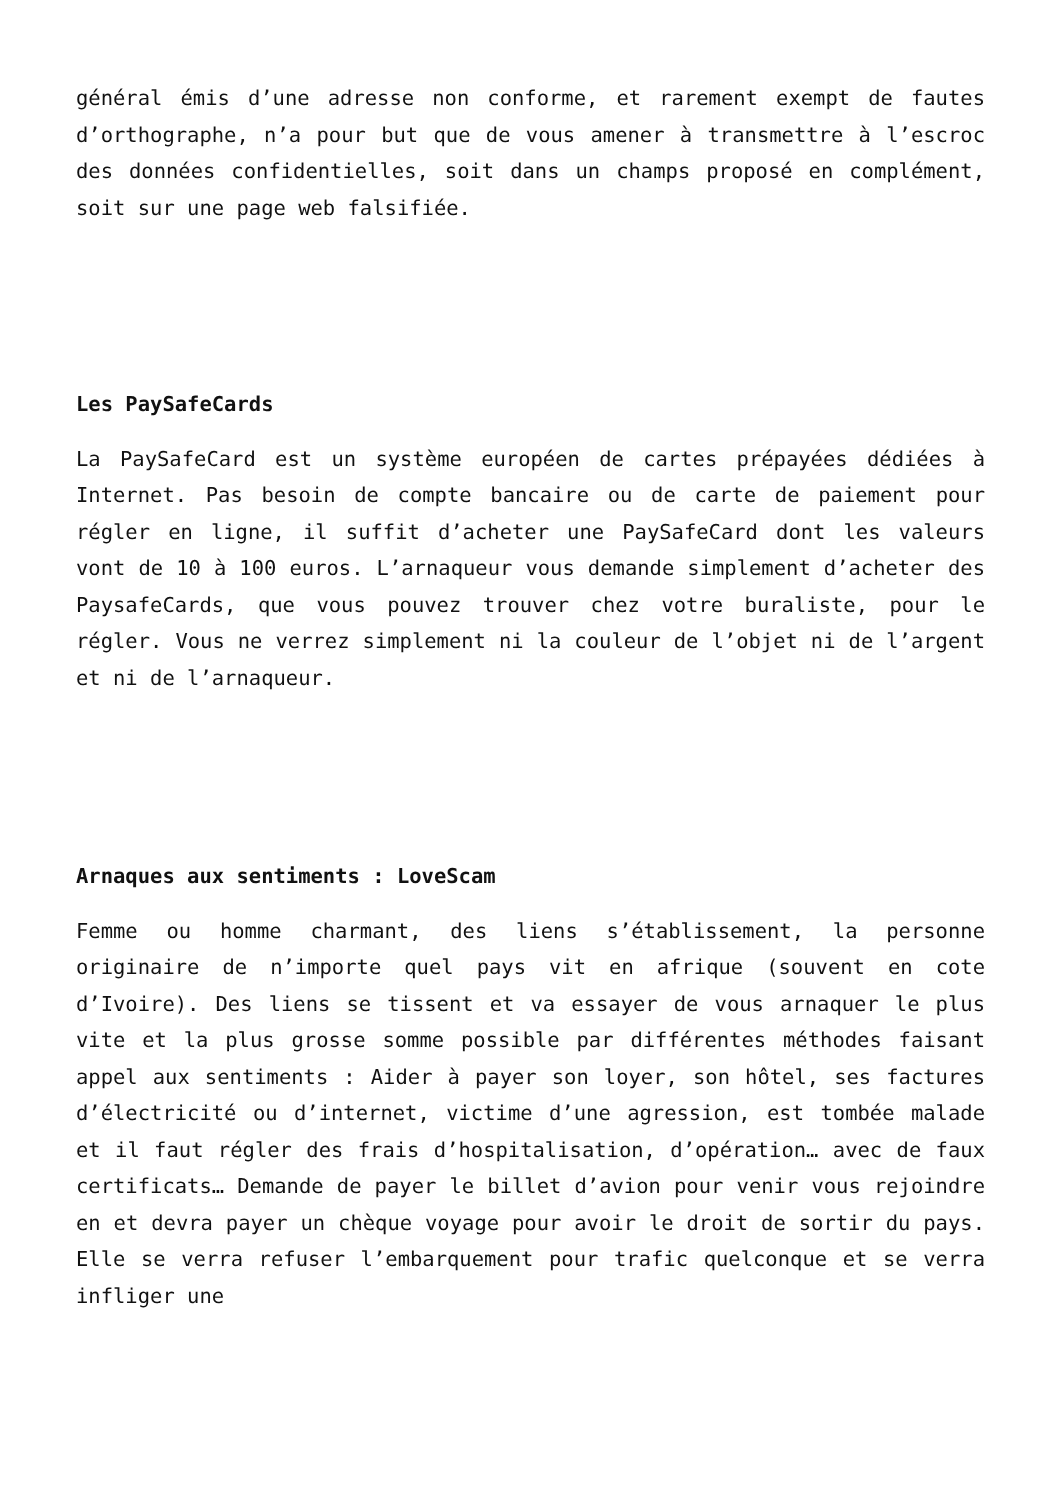général émis d’une adresse non conforme, et rarement exempt de fautes d’orthographe, n’a pour but que de vous amener à transmettre à l’escroc des données confidentielles, soit dans un champs proposé en complément, soit sur une page web falsifiée.
Les PaySafeCards
La PaySafeCard est un système européen de cartes prépayées dédiées à Internet. Pas besoin de compte bancaire ou de carte de paiement pour régler en ligne, il suffit d’acheter une PaySafeCard dont les valeurs vont de 10 à 100 euros. L’arnaqueur vous demande simplement d’acheter des PaysafeCards, que vous pouvez trouver chez votre buraliste, pour le régler. Vous ne verrez simplement ni la couleur de l’objet ni de l’argent et ni de l’arnaqueur.
Arnaques aux sentiments : LoveScam
Femme ou homme charmant, des liens s’établissement, la personne originaire de n’importe quel pays vit en afrique (souvent en cote d’Ivoire). Des liens se tissent et va essayer de vous arnaquer le plus vite et la plus grosse somme possible par différentes méthodes faisant appel aux sentiments : Aider à payer son loyer, son hôtel, ses factures d’électricité ou d’internet, victime d’une agression, est tombée malade et il faut régler des frais d’hospitalisation, d’opération… avec de faux certificats… Demande de payer le billet d’avion pour venir vous rejoindre en et devra payer un chèque voyage pour avoir le droit de sortir du pays. Elle se verra refuser l’embarquement pour trafic quelconque et se verra infliger une